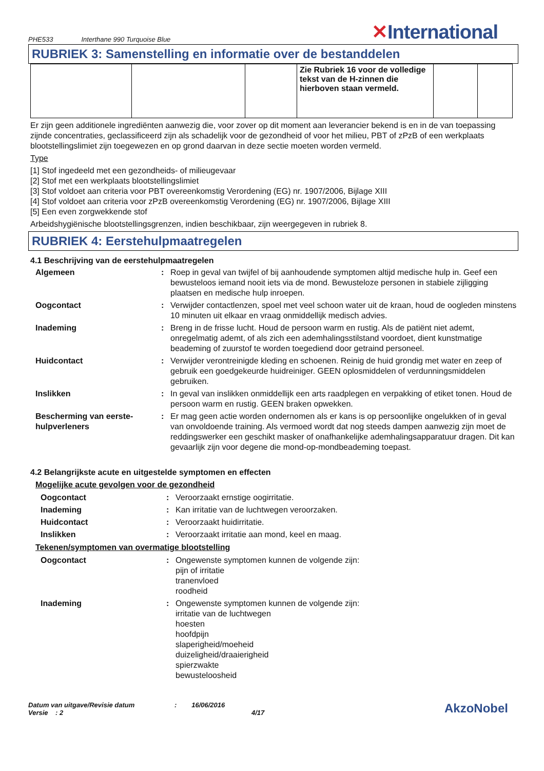PHE533 Interthane 990 Turquoise Blue ✕International
RUBRIEK 3: Samenstelling en informatie over de bestanddelen
| | | | Zie Rubriek 16 voor de volledige tekst van de H-zinnen die hierboven staan vermeld. | | |
Er zijn geen additionele ingrediënten aanwezig die, voor zover op dit moment aan leverancier bekend is en in de van toepassing zijnde concentraties, geclassificeerd zijn als schadelijk voor de gezondheid of voor het milieu, PBT of zPzB of een werkplaats blootstellingslimiet zijn toegewezen en op grond daarvan in deze sectie moeten worden vermeld.
Type
[1] Stof ingedeeld met een gezondheids- of milieugevaar
[2] Stof met een werkplaats blootstellingslimiet
[3] Stof voldoet aan criteria voor PBT overeenkomstig Verordening (EG) nr. 1907/2006, Bijlage XIII
[4] Stof voldoet aan criteria voor zPzB overeenkomstig Verordening (EG) nr. 1907/2006, Bijlage XIII
[5] Een even zorgwekkende stof
Arbeidshygiënische blootstellingsgrenzen, indien beschikbaar, zijn weergegeven in rubriek 8.
RUBRIEK 4: Eerstehulpmaatregelen
4.1 Beschrijving van de eerstehulpmaatregelen
Algemeen : Roep in geval van twijfel of bij aanhoudende symptomen altijd medische hulp in. Geef een bewusteloos iemand nooit iets via de mond. Bewusteloze personen in stabiele zijligging plaatsen en medische hulp inroepen.
Oogcontact : Verwijder contactlenzen, spoel met veel schoon water uit de kraan, houd de oogleden minstens 10 minuten uit elkaar en vraag onmiddellijk medisch advies.
Inademing : Breng in de frisse lucht. Houd de persoon warm en rustig. Als de patiënt niet ademt, onregelmatig ademt, of als zich een ademhalingsstilstand voordoet, dient kunstmatige beademing of zuurstof te worden toegediend door getraind personeel.
Huidcontact : Verwijder verontreinigde kleding en schoenen. Reinig de huid grondig met water en zeep of gebruik een goedgekeurde huidreiniger. GEEN oplosmiddelen of verdunningsmiddelen gebruiken.
Inslikken : In geval van inslikken onmiddellijk een arts raadplegen en verpakking of etiket tonen. Houd de persoon warm en rustig. GEEN braken opwekken.
Bescherming van eerste-hulpverleners
: Er mag geen actie worden ondernomen als er kans is op persoonlijke ongelukken of in geval van onvoldoende training. Als vermoed wordt dat nog steeds dampen aanwezig zijn moet de reddingswerker een geschikt masker of onafhankelijke ademhalingsapparatuur dragen. Dit kan gevaarlijk zijn voor degene die mond-op-mondbeademing toepast.
4.2 Belangrijkste acute en uitgestelde symptomen en effecten
Mogelijke acute gevolgen voor de gezondheid
Oogcontact : Veroorzaakt ernstige oogirritatie.
Inademing : Kan irritatie van de luchtwegen veroorzaken.
Huidcontact : Veroorzaakt huidirritatie.
Inslikken : Veroorzaakt irritatie aan mond, keel en maag.
Tekenen/symptomen van overmatige blootstelling
Oogcontact : Ongewenste symptomen kunnen de volgende zijn:
pijn of irritatie
tranenvloed
roodheid
Inademing : Ongewenste symptomen kunnen de volgende zijn:
irritatie van de luchtwegen
hoesten
hoofdpijn
slaperigheid/moeheid
duizeligheid/draaierigheid
spierzwakte
bewusteloosheid
Datum van uitgave/Revisie datum
Versie : 2
: 16/06/2016
4/17
AkzoNobel